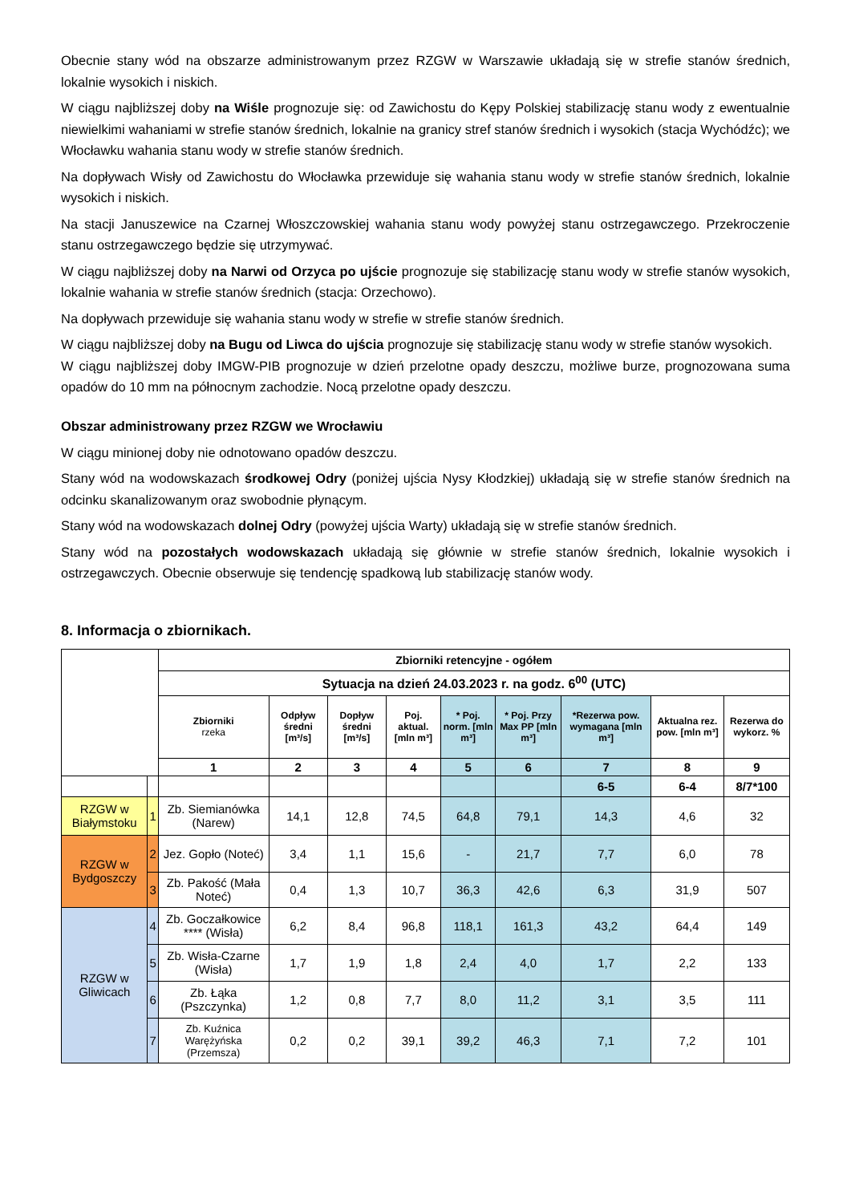Obecnie stany wód na obszarze administrowanym przez RZGW w Warszawie układają się w strefie stanów średnich, lokalnie wysokich i niskich.
W ciągu najbliższej doby na Wiśle prognozuje się: od Zawichostu do Kępy Polskiej stabilizację stanu wody z ewentualnie niewielkimi wahaniami w strefie stanów średnich, lokalnie na granicy stref stanów średnich i wysokich (stacja Wychódźc); we Włocławku wahania stanu wody w strefie stanów średnich.
Na dopływach Wisły od Zawichostu do Włocławka przewiduje się wahania stanu wody w strefie stanów średnich, lokalnie wysokich i niskich.
Na stacji Januszewice na Czarnej Włoszczowskiej wahania stanu wody powyżej stanu ostrzegawczego. Przekroczenie stanu ostrzegawczego będzie się utrzymywać.
W ciągu najbliższej doby na Narwi od Orzyca po ujście prognozuje się stabilizację stanu wody w strefie stanów wysokich, lokalnie wahania w strefie stanów średnich (stacja: Orzechowo).
Na dopływach przewiduje się wahania stanu wody w strefie w strefie stanów średnich.
W ciągu najbliższej doby na Bugu od Liwca do ujścia prognozuje się stabilizację stanu wody w strefie stanów wysokich.
W ciągu najbliższej doby IMGW-PIB prognozuje w dzień przelotne opady deszczu, możliwe burze, prognozowana suma opadów do 10 mm na północnym zachodzie. Nocą przelotne opady deszczu.
Obszar administrowany przez RZGW we Wrocławiu
W ciągu minionej doby nie odnotowano opadów deszczu.
Stany wód na wodowskazach środkowej Odry (poniżej ujścia Nysy Kłodzkiej) układają się w strefie stanów średnich na odcinku skanalizowanym oraz swobodnie płynącym.
Stany wód na wodowskazach dolnej Odry (powyżej ujścia Warty) układają się w strefie stanów średnich.
Stany wód na pozostałych wodowskazach układają się głównie w strefie stanów średnich, lokalnie wysokich i ostrzegawczych. Obecnie obserwuje się tendencję spadkową lub stabilizację stanów wody.
8. Informacja o zbiornikach.
| | | Zbiorniki retencyjne - ogółem | | | | | | | | |
| | | Sytuacja na dzień 24.03.2023 r. na godz. 6<sup>00</sup> (UTC) | | | | | | | | |
| | | Zbiorniki rzeka | Odpływ średni [m³/s] | Dopływ średni [m³/s] | Poj. aktual. [mln m³] | * Poj. norm. [mln m³] | * Poj. Przy Max PP [mln m³] | *Rezerwa pow. wymagana [mln m³] | Aktualna rez. pow. [mln m³] | Rezerwa do wykorz. % |
| | | 1 | 2 | 3 | 4 | 5 | 6 | 7 | 8 | 9 |
| | | | | | | | | 6-5 | 6-4 | 8/7*100 |
| RZGW w Białymstoku | 1 | Zb. Siemianówka (Narew) | 14,1 | 12,8 | 74,5 | 64,8 | 79,1 | 14,3 | 4,6 | 32 |
| RZGW w Bydgoszczy | 2 | Jez. Gopło (Noteć) | 3,4 | 1,1 | 15,6 | - | 21,7 | 7,7 | 6,0 | 78 |
| | 3 | Zb. Pakość (Mała Noteć) | 0,4 | 1,3 | 10,7 | 36,3 | 42,6 | 6,3 | 31,9 | 507 |
| RZGW w Gliwicach | 4 | Zb. Goczałkowice **** (Wisła) | 6,2 | 8,4 | 96,8 | 118,1 | 161,3 | 43,2 | 64,4 | 149 |
| | 5 | Zb. Wisła-Czarne (Wisła) | 1,7 | 1,9 | 1,8 | 2,4 | 4,0 | 1,7 | 2,2 | 133 |
| | 6 | Zb. Łąka (Pszczynka) | 1,2 | 0,8 | 7,7 | 8,0 | 11,2 | 3,1 | 3,5 | 111 |
| | 7 | Zb. Kuźnica Warężyńska (Przemsza) | 0,2 | 0,2 | 39,1 | 39,2 | 46,3 | 7,1 | 7,2 | 101 |